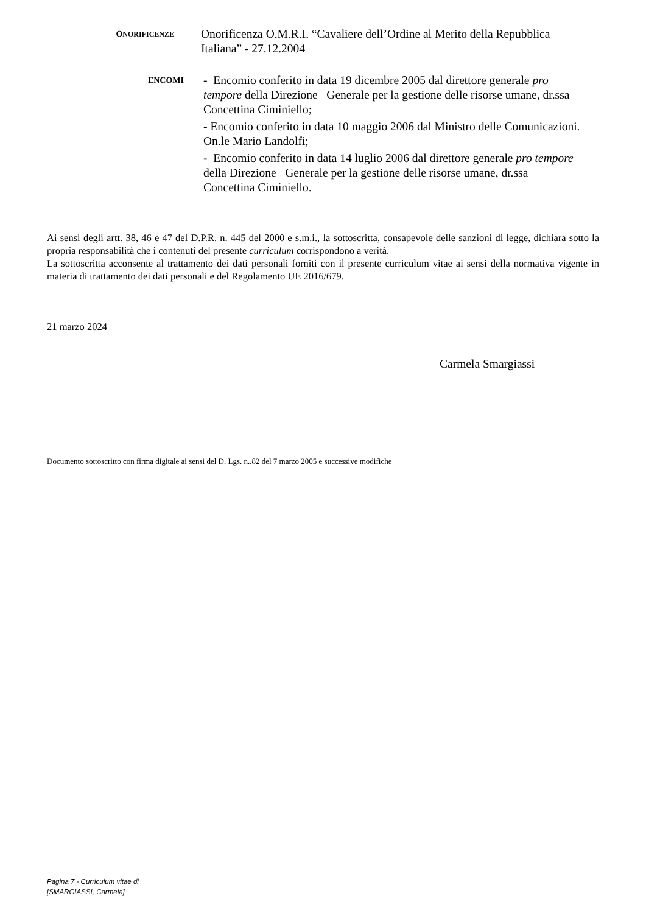ONORIFICENZE
Onorificenza O.M.R.I. “Cavaliere dell’Ordine al Merito della Repubblica Italiana” - 27.12.2004
ENCOMI
- Encomio conferito in data 19 dicembre 2005 dal direttore generale pro tempore della Direzione Generale per la gestione delle risorse umane, dr.ssa Concettina Ciminiello;
- Encomio conferito in data 10 maggio 2006 dal Ministro delle Comunicazioni. On.le Mario Landolfi;
- Encomio conferito in data 14 luglio 2006 dal direttore generale pro tempore della Direzione Generale per la gestione delle risorse umane, dr.ssa Concettina Ciminiello.
Ai sensi degli artt. 38, 46 e 47 del D.P.R. n. 445 del 2000 e s.m.i., la sottoscritta, consapevole delle sanzioni di legge, dichiara sotto la propria responsabilità che i contenuti del presente curriculum corrispondono a verità.
La sottoscritta acconsente al trattamento dei dati personali forniti con il presente curriculum vitae ai sensi della normativa vigente in materia di trattamento dei dati personali e del Regolamento UE 2016/679.
21 marzo 2024
Carmela Smargiassi
Documento sottoscritto con firma digitale ai sensi del D. Lgs. n..82 del 7 marzo 2005 e successive modifiche
Pagina 7 - Curriculum vitae di
[SMARGIASSI, Carmela]